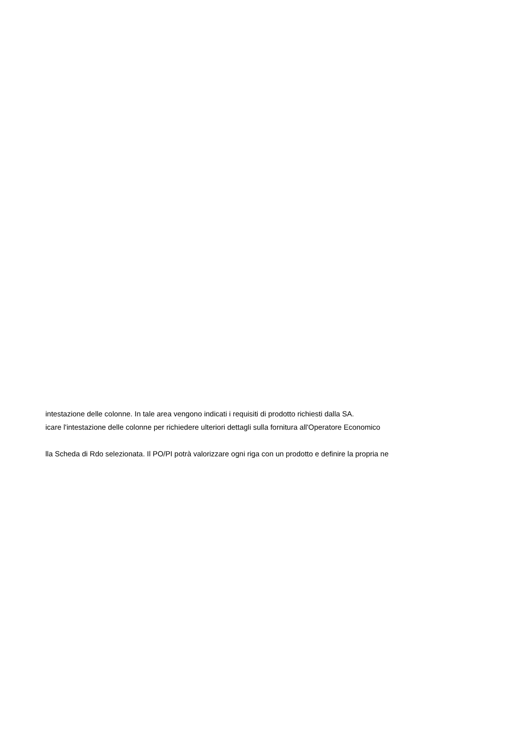intestazione delle colonne. In tale area vengono indicati i requisiti di prodotto richiesti dalla SA.
icare l'intestazione delle colonne per richiedere ulteriori dettagli sulla fornitura all'Operatore Economico
lla Scheda di Rdo selezionata. Il PO/PI potrà valorizzare ogni riga con un prodotto e definire la propria ne